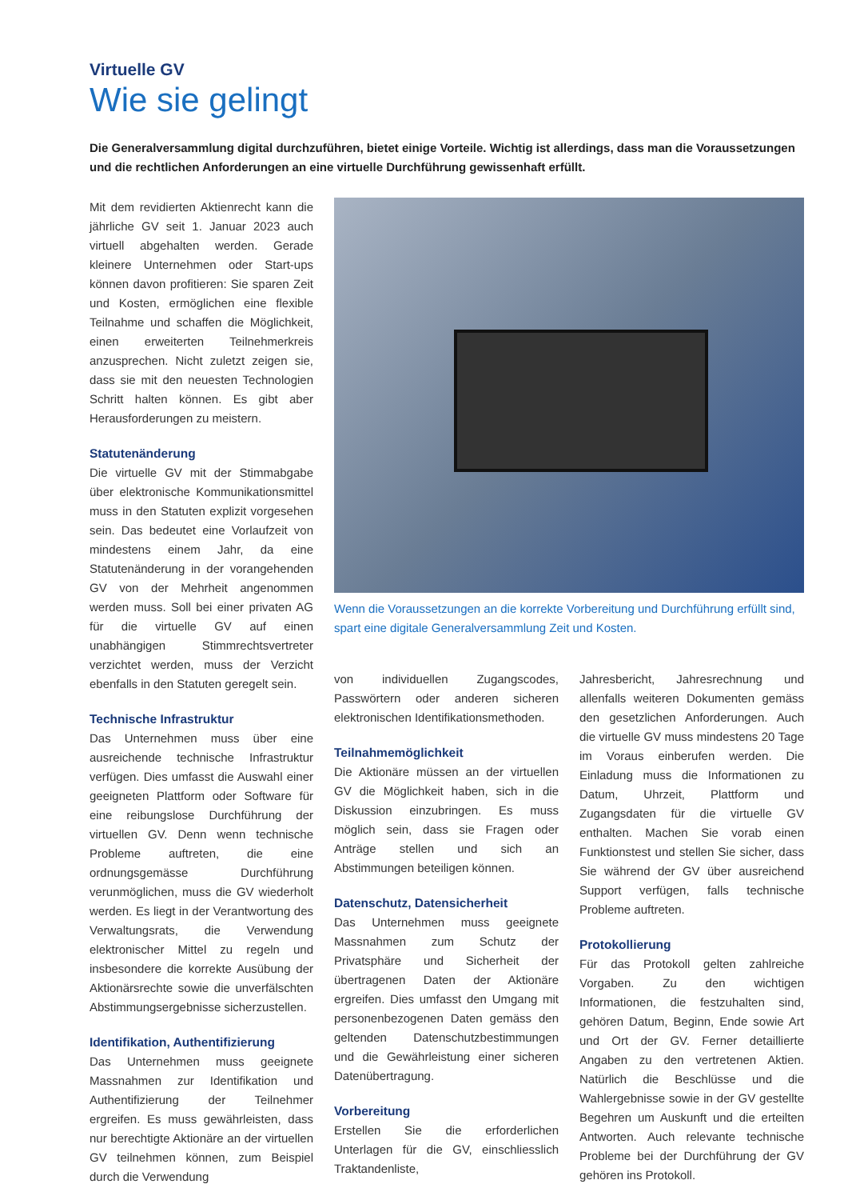Virtuelle GV
Wie sie gelingt
Die Generalversammlung digital durchzuführen, bietet einige Vorteile. Wichtig ist allerdings, dass man die Voraussetzungen und die rechtlichen Anforderungen an eine virtuelle Durchführung gewissenhaft erfüllt.
Mit dem revidierten Aktienrecht kann die jährliche GV seit 1. Januar 2023 auch virtuell abgehalten werden. Gerade kleinere Unternehmen oder Start-ups können davon profitieren: Sie sparen Zeit und Kosten, ermöglichen eine flexible Teilnahme und schaffen die Möglichkeit, einen erweiterten Teilnehmerkreis anzusprechen. Nicht zuletzt zeigen sie, dass sie mit den neuesten Technologien Schritt halten können. Es gibt aber Herausforderungen zu meistern.
Statutenänderung
Die virtuelle GV mit der Stimmabgabe über elektronische Kommunikationsmittel muss in den Statuten explizit vorgesehen sein. Das bedeutet eine Vorlaufzeit von mindestens einem Jahr, da eine Statutenänderung in der vorangehenden GV von der Mehrheit angenommen werden muss. Soll bei einer privaten AG für die virtuelle GV auf einen unabhängigen Stimmrechtsvertreter verzichtet werden, muss der Verzicht ebenfalls in den Statuten geregelt sein.
Technische Infrastruktur
Das Unternehmen muss über eine ausreichende technische Infrastruktur verfügen. Dies umfasst die Auswahl einer geeigneten Plattform oder Software für eine reibungslose Durchführung der virtuellen GV. Denn wenn technische Probleme auftreten, die eine ordnungsgemässe Durchführung verunmöglichen, muss die GV wiederholt werden. Es liegt in der Verantwortung des Verwaltungsrats, die Verwendung elektronischer Mittel zu regeln und insbesondere die korrekte Ausübung der Aktionärsrechte sowie die unverfälschten Abstimmungsergebnisse sicherzustellen.
Identifikation, Authentifizierung
Das Unternehmen muss geeignete Massnahmen zur Identifikation und Authentifizierung der Teilnehmer ergreifen. Es muss gewährleisten, dass nur berechtigte Aktionäre an der virtuellen GV teilnehmen können, zum Beispiel durch die Verwendung
Wenn die Voraussetzungen an die korrekte Vorbereitung und Durchführung erfüllt sind, spart eine digitale Generalversammlung Zeit und Kosten.
von individuellen Zugangscodes, Passwörtern oder anderen sicheren elektronischen Identifikationsmethoden.
Teilnahmemöglichkeit
Die Aktionäre müssen an der virtuellen GV die Möglichkeit haben, sich in die Diskussion einzubringen. Es muss möglich sein, dass sie Fragen oder Anträge stellen und sich an Abstimmungen beteiligen können.
Datenschutz, Datensicherheit
Das Unternehmen muss geeignete Massnahmen zum Schutz der Privatsphäre und Sicherheit der übertragenen Daten der Aktionäre ergreifen. Dies umfasst den Umgang mit personenbezogenen Daten gemäss den geltenden Datenschutzbestimmungen und die Gewährleistung einer sicheren Datenübertragung.
Vorbereitung
Erstellen Sie die erforderlichen Unterlagen für die GV, einschliesslich Traktandenliste,
Jahresbericht, Jahresrechnung und allenfalls weiteren Dokumenten gemäss den gesetzlichen Anforderungen. Auch die virtuelle GV muss mindestens 20 Tage im Voraus einberufen werden. Die Einladung muss die Informationen zu Datum, Uhrzeit, Plattform und Zugangsdaten für die virtuelle GV enthalten. Machen Sie vorab einen Funktionstest und stellen Sie sicher, dass Sie während der GV über ausreichend Support verfügen, falls technische Probleme auftreten.
Protokollierung
Für das Protokoll gelten zahlreiche Vorgaben. Zu den wichtigen Informationen, die festzuhalten sind, gehören Datum, Beginn, Ende sowie Art und Ort der GV. Ferner detaillierte Angaben zu den vertretenen Aktien. Natürlich die Beschlüsse und die Wahlergebnisse sowie in der GV gestellte Begehren um Auskunft und die erteilten Antworten. Auch relevante technische Probleme bei der Durchführung der GV gehören ins Protokoll.